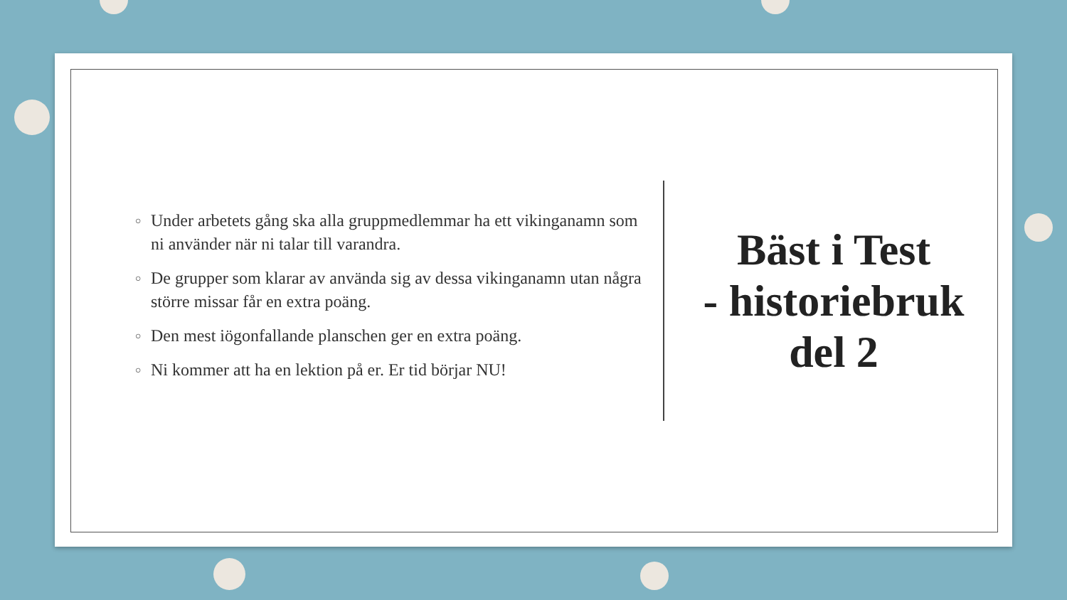○ Under arbetets gång ska alla gruppmedlemmar ha ett vikinganamn som ni använder när ni talar till varandra.
○ De grupper som klarar av använda sig av dessa vikinganamn utan några större missar får en extra poäng.
○ Den mest iögonfallande planschen ger en extra poäng.
○ Ni kommer att ha en lektion på er. Er tid börjar NU!
Bäst i Test
- historiebruk del 2